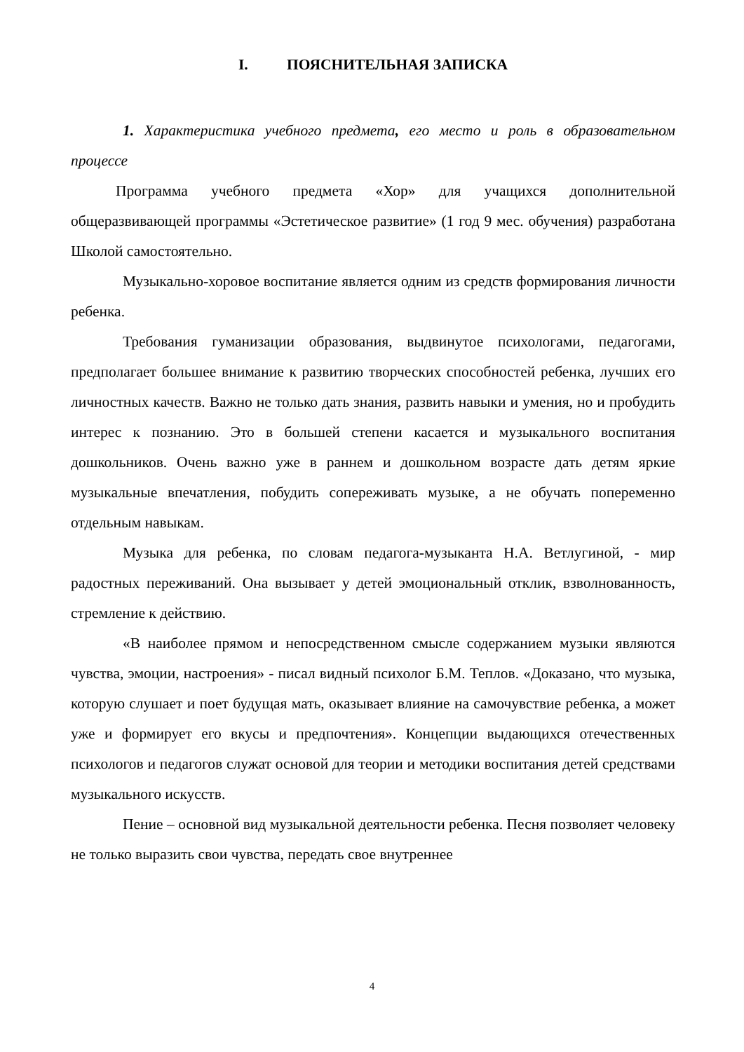I. ПОЯСНИТЕЛЬНАЯ ЗАПИСКА
1. Характеристика учебного предмета, его место и роль в образовательном процессе
Программа учебного предмета «Хор» для учащихся дополнительной общеразвивающей программы «Эстетическое развитие» (1 год 9 мес. обучения) разработана Школой самостоятельно.
Музыкально-хоровое воспитание является одним из средств формирования личности ребенка.
Требования гуманизации образования, выдвинутое психологами, педагогами, предполагает большее внимание к развитию творческих способностей ребенка, лучших его личностных качеств. Важно не только дать знания, развить навыки и умения, но и пробудить интерес к познанию. Это в большей степени касается и музыкального воспитания дошкольников. Очень важно уже в раннем и дошкольном возрасте дать детям яркие музыкальные впечатления, побудить сопереживать музыке, а не обучать попеременно отдельным навыкам.
Музыка для ребенка, по словам педагога-музыканта Н.А. Ветлугиной, - мир радостных переживаний. Она вызывает у детей эмоциональный отклик, взволнованность, стремление к действию.
«В наиболее прямом и непосредственном смысле содержанием музыки являются чувства, эмоции, настроения» - писал видный психолог Б.М. Теплов. «Доказано, что музыка, которую слушает и поет будущая мать, оказывает влияние на самочувствие ребенка, а может уже и формирует его вкусы и предпочтения». Концепции выдающихся отечественных психологов и педагогов служат основой для теории и методики воспитания детей средствами музыкального искусств.
Пение – основной вид музыкальной деятельности ребенка. Песня позволяет человеку не только выразить свои чувства, передать свое внутреннее
4